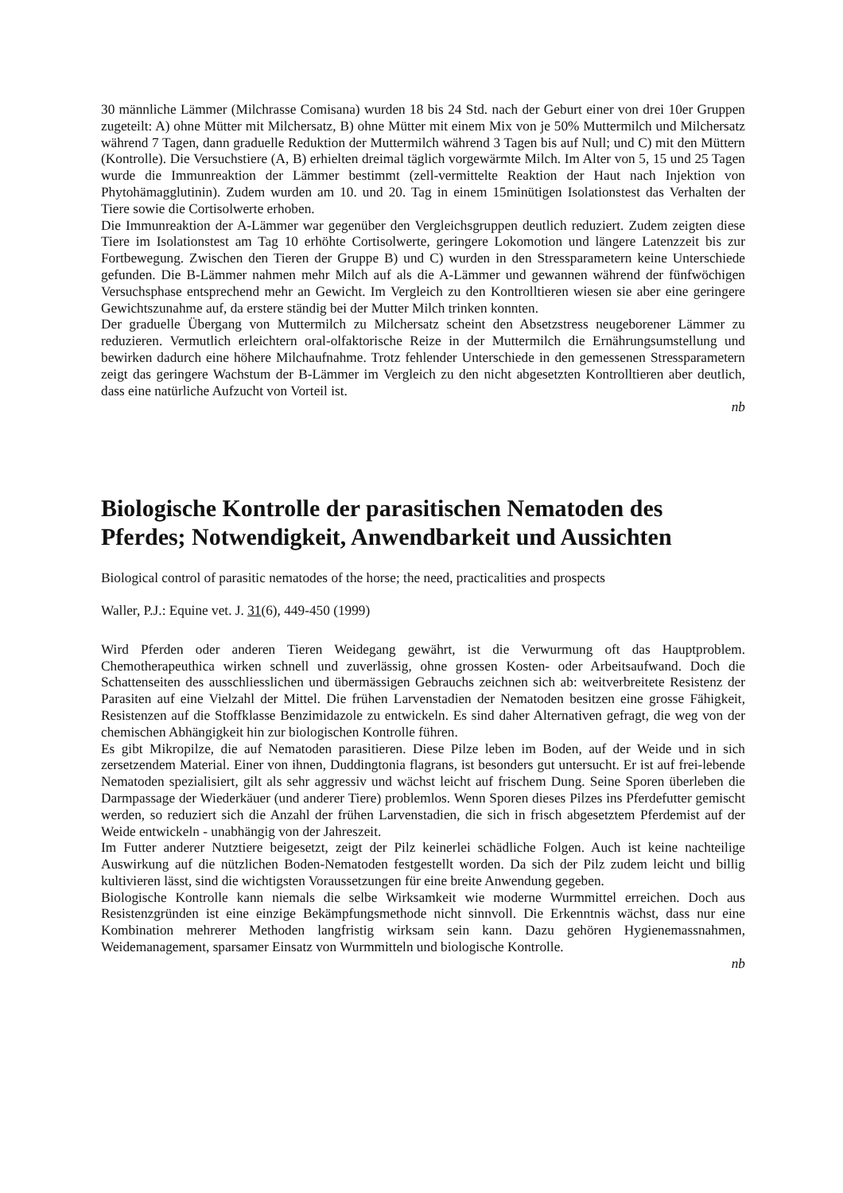30 männliche Lämmer (Milchrasse Comisana) wurden 18 bis 24 Std. nach der Geburt einer von drei 10er Gruppen zugeteilt: A) ohne Mütter mit Milchersatz, B) ohne Mütter mit einem Mix von je 50% Muttermilch und Milchersatz während 7 Tagen, dann graduelle Reduktion der Muttermilch während 3 Tagen bis auf Null; und C) mit den Müttern (Kontrolle). Die Versuchstiere (A, B) erhielten dreimal täglich vorgewärmte Milch. Im Alter von 5, 15 und 25 Tagen wurde die Immunreaktion der Lämmer bestimmt (zell-vermittelte Reaktion der Haut nach Injektion von Phytohämagglutinin). Zudem wurden am 10. und 20. Tag in einem 15minütigen Isolationstest das Verhalten der Tiere sowie die Cortisol­werte erhoben.
Die Immunreaktion der A-Lämmer war gegenüber den Vergleichsgruppen deutlich reduziert. Zudem zeigten diese Tiere im Isolationstest am Tag 10 erhöhte Cortisolwerte, geringere Lokomotion und längere Latenzzeit bis zur Fortbewegung. Zwischen den Tieren der Gruppe B) und C) wurden in den Stressparametern keine Unterschiede gefunden. Die B-Lämmer nahmen mehr Milch auf als die A-Lämmer und gewannen während der fünfwöchigen Versuchsphase entsprechend mehr an Gewicht. Im Vergleich zu den Kontrolltieren wiesen sie aber eine geringere Gewichtszunahme auf, da erstere stän­dig bei der Mutter Milch trinken konnten.
Der graduelle Übergang von Muttermilch zu Milchersatz scheint den Absetzstress neugeborener Lämmer zu reduzieren. Vermutlich erleichtern oral-olfaktorische Reize in der Muttermilch die Ernäh­rungsumstellung und bewirken dadurch eine höhere Milchaufnahme. Trotz fehlender Unterschiede in den gemessenen Stressparametern zeigt das geringere Wachstum der B-Lämmer im Vergleich zu den nicht abgesetzten Kontrolltieren aber deutlich, dass eine natürliche Aufzucht von Vorteil ist.
nb
Biologische Kontrolle der parasitischen Nematoden des Pferdes; Notwendigkeit, Anwendbarkeit und Aussichten
Biological control of parasitic nematodes of the horse; the need, practicalities and prospects
Waller, P.J.: Equine vet. J. 31(6), 449-450 (1999)
Wird Pferden oder anderen Tieren Weidegang gewährt, ist die Verwurmung oft das Hauptproblem. Chemotherapeuthica wirken schnell und zuverlässig, ohne grossen Kosten- oder Arbeitsaufwand. Doch die Schattenseiten des ausschliesslichen und übermässigen Gebrauchs zeichnen sich ab: weit­verbreitete Resistenz der Parasiten auf eine Vielzahl der Mittel. Die frühen Larvenstadien der Nema­toden besitzen eine grosse Fähigkeit, Resistenzen auf die Stoffklasse Benzimidazole zu entwickeln. Es sind daher Alternativen gefragt, die weg von der chemischen Abhängigkeit hin zur biologischen Kon­trolle führen.
Es gibt Mikropilze, die auf Nematoden parasitieren. Diese Pilze leben im Boden, auf der Weide und in sich zersetzendem Material. Einer von ihnen, Duddingtonia flagrans, ist besonders gut untersucht. Er ist auf frei-lebende Nematoden spezialisiert, gilt als sehr aggressiv und wächst leicht auf frischem Dung. Seine Sporen überleben die Darmpassage der Wiederkäuer (und anderer Tiere) problemlos. Wenn Sporen dieses Pilzes ins Pferdefutter gemischt werden, so reduziert sich die Anzahl der frühen Larvenstadien, die sich in frisch abgesetztem Pferdemist auf der Weide entwickeln - unabhängig von der Jahreszeit.
Im Futter anderer Nutztiere beigesetzt, zeigt der Pilz keinerlei schädliche Folgen. Auch ist keine nachteilige Auswirkung auf die nützlichen Boden-Nematoden festgestellt worden. Da sich der Pilz zudem leicht und billig kultivieren lässt, sind die wichtigsten Voraussetzungen für eine breite Anwen­dung gegeben.
Biologische Kontrolle kann niemals die selbe Wirksamkeit wie moderne Wurmmittel erreichen. Doch aus Resistenzgründen ist eine einzige Bekämpfungsmethode nicht sinnvoll. Die Erkenntnis wächst, dass nur eine Kombination mehrerer Methoden langfristig wirksam sein kann. Dazu gehören Hygie­nemassnahmen, Weidemanagement, sparsamer Einsatz von Wurmmitteln und biologische Kontrolle.
nb